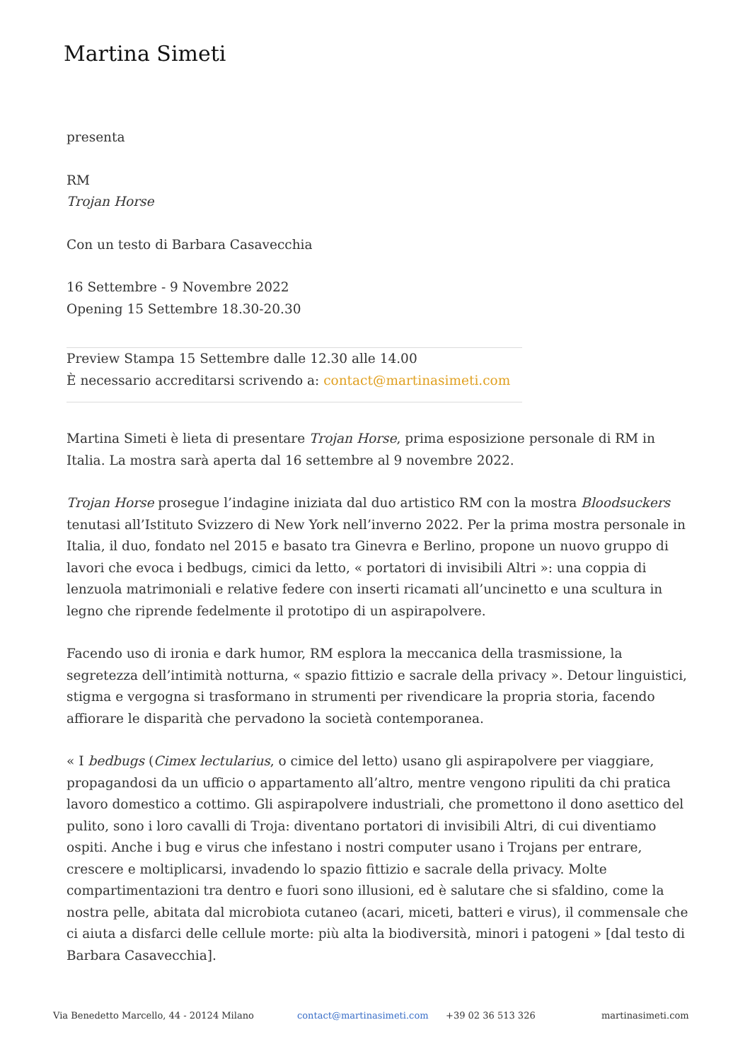Martina Simeti
presenta
RM
Trojan Horse
Con un testo di Barbara Casavecchia
16 Settembre - 9 Novembre 2022
Opening 15 Settembre 18.30-20.30
____________________________________________________________________________________________
Preview Stampa 15 Settembre dalle 12.30 alle 14.00
È necessario accreditarsi scrivendo a: contact@martinasimeti.com
____________________________________________________________________________________________
Martina Simeti è lieta di presentare Trojan Horse, prima esposizione personale di RM in Italia. La mostra sarà aperta dal 16 settembre al 9 novembre 2022.
Trojan Horse prosegue l’indagine iniziata dal duo artistico RM con la mostra Bloodsuckers tenutasi all’Istituto Svizzero di New York nell’inverno 2022. Per la prima mostra personale in Italia, il duo, fondato nel 2015 e basato tra Ginevra e Berlino, propone un nuovo gruppo di lavori che evoca i bedbugs, cimici da letto, « portatori di invisibili Altri »: una coppia di lenzuola matrimoniali e relative federe con inserti ricamati all’uncinetto e una scultura in legno che riprende fedelmente il prototipo di un aspirapolvere.
Facendo uso di ironia e dark humor, RM esplora la meccanica della trasmissione, la segretezza dell’intimità notturna, « spazio fittizio e sacrale della privacy ». Detour linguistici, stigma e vergogna si trasformano in strumenti per rivendicare la propria storia, facendo affiorare le disparità che pervadono la società contemporanea.
« I bedbugs (Cimex lectularius, o cimice del letto) usano gli aspirapolvere per viaggiare, propagandosi da un ufficio o appartamento all’altro, mentre vengono ripuliti da chi pratica lavoro domestico a cottimo. Gli aspirapolvere industriali, che promettono il dono asettico del pulito, sono i loro cavalli di Troja: diventano portatori di invisibili Altri, di cui diventiamo ospiti. Anche i bug e virus che infestano i nostri computer usano i Trojans per entrare, crescere e moltiplicarsi, invadendo lo spazio fittizio e sacrale della privacy. Molte compartimentazioni tra dentro e fuori sono illusioni, ed è salutare che si sfaldino, come la nostra pelle, abitata dal microbiota cutaneo (acari, miceti, batteri e virus), il commensale che ci aiuta a disfarci delle cellule morte: più alta la biodiversità, minori i patogeni » [dal testo di Barbara Casavecchia].
Via Benedetto Marcello, 44 - 20124 Milano contact@martinasimeti.com +39 02 36 513 326 martinasimeti.com